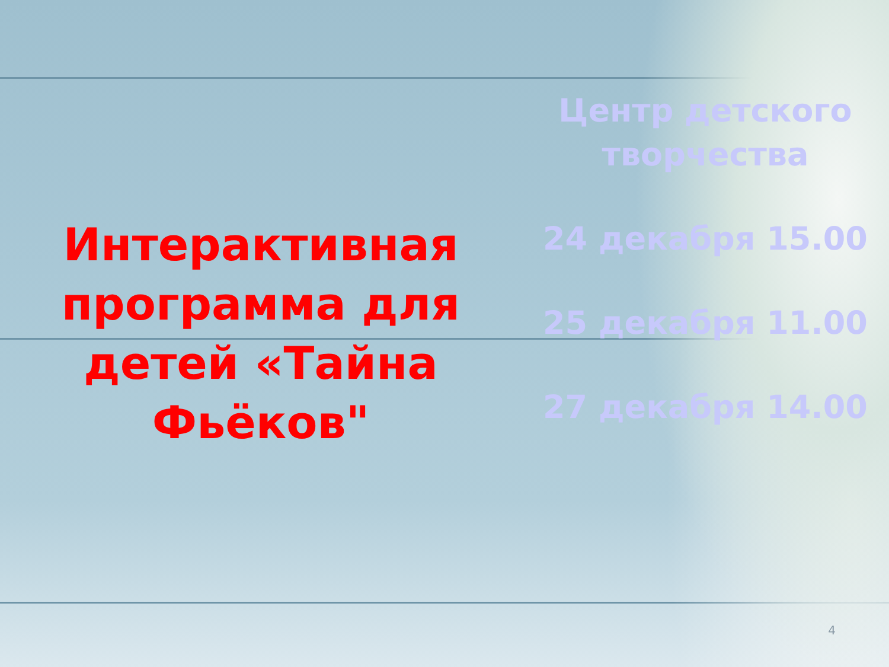Интерактивная программа для детей «Тайна Фьёков"
Центр детского творчества
24 декабря 15.00
25 декабря 11.00
27 декабря 14.00
4